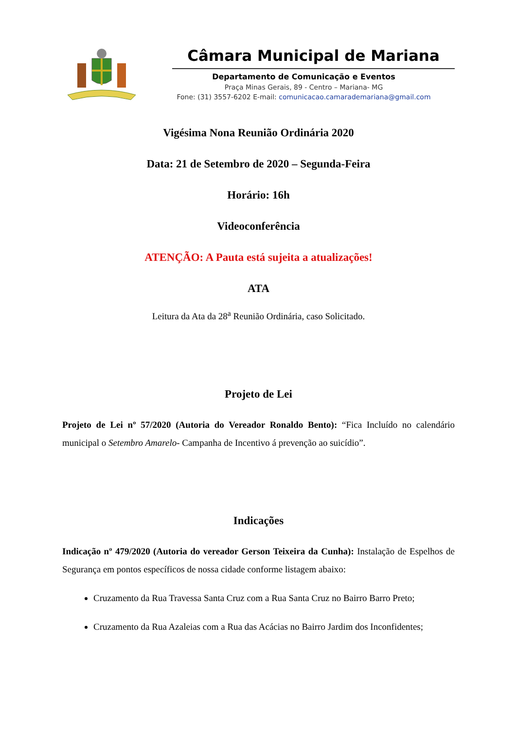Câmara Municipal de Mariana
Departamento de Comunicação e Eventos
Praça Minas Gerais, 89 - Centro – Mariana- MG
Fone: (31) 3557-6202 E-mail: comunicacao.camarademariana@gmail.com
Vigésima Nona Reunião Ordinária 2020
Data: 21 de Setembro de 2020 – Segunda-Feira
Horário: 16h
Videoconferência
ATENÇÃO: A Pauta está sujeita a atualizações!
ATA
Leitura da Ata da 28<sup>a</sup> Reunião Ordinária, caso Solicitado.
Projeto de Lei
Projeto de Lei nº 57/2020 (Autoria do Vereador Ronaldo Bento): “Fica Incluído no calendário municipal o Setembro Amarelo- Campanha de Incentivo á prevenção ao suicídio”.
Indicações
Indicação nº 479/2020 (Autoria do vereador Gerson Teixeira da Cunha): Instalação de Espelhos de Segurança em pontos específicos de nossa cidade conforme listagem abaixo:
Cruzamento da Rua Travessa Santa Cruz com a Rua Santa Cruz no Bairro Barro Preto;
Cruzamento da Rua Azaleias com a Rua das Acácias no Bairro Jardim dos Inconfidentes;